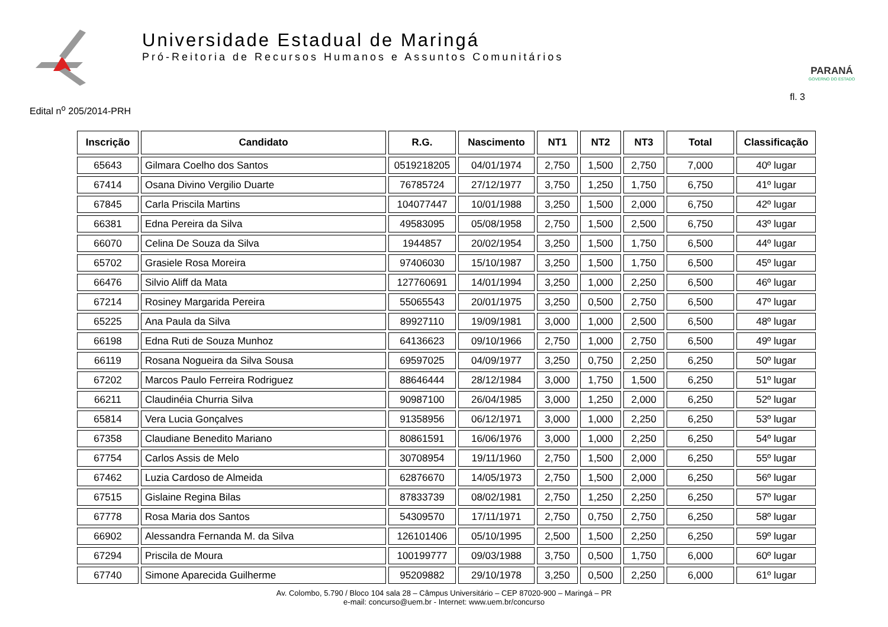Universidade Estadual de Maringá
Pró-Reitoria de Recursos Humanos e Assuntos Comunitários
PARANÁ
GOVERNO DO ESTADO
Edital n<sup>o</sup> 205/2014-PRH fl. 3
| Inscrição | Candidato | R.G. | Nascimento | NT1 | NT2 | NT3 | Total | Classificação |
| --- | --- | --- | --- | --- | --- | --- | --- | --- |
| 65643 | Gilmara Coelho dos Santos | 0519218205 | 04/01/1974 | 2,750 | 1,500 | 2,750 | 7,000 | 40º lugar |
| 67414 | Osana Divino Vergilio Duarte | 76785724 | 27/12/1977 | 3,750 | 1,250 | 1,750 | 6,750 | 41º lugar |
| 67845 | Carla Priscila Martins | 104077447 | 10/01/1988 | 3,250 | 1,500 | 2,000 | 6,750 | 42º lugar |
| 66381 | Edna Pereira da Silva | 49583095 | 05/08/1958 | 2,750 | 1,500 | 2,500 | 6,750 | 43º lugar |
| 66070 | Celina De Souza da Silva | 1944857 | 20/02/1954 | 3,250 | 1,500 | 1,750 | 6,500 | 44º lugar |
| 65702 | Grasiele Rosa Moreira | 97406030 | 15/10/1987 | 3,250 | 1,500 | 1,750 | 6,500 | 45º lugar |
| 66476 | Silvio Aliff da Mata | 127760691 | 14/01/1994 | 3,250 | 1,000 | 2,250 | 6,500 | 46º lugar |
| 67214 | Rosiney Margarida Pereira | 55065543 | 20/01/1975 | 3,250 | 0,500 | 2,750 | 6,500 | 47º lugar |
| 65225 | Ana Paula da Silva | 89927110 | 19/09/1981 | 3,000 | 1,000 | 2,500 | 6,500 | 48º lugar |
| 66198 | Edna Ruti de Souza Munhoz | 64136623 | 09/10/1966 | 2,750 | 1,000 | 2,750 | 6,500 | 49º lugar |
| 66119 | Rosana Nogueira da Silva Sousa | 69597025 | 04/09/1977 | 3,250 | 0,750 | 2,250 | 6,250 | 50º lugar |
| 67202 | Marcos Paulo Ferreira Rodriguez | 88646444 | 28/12/1984 | 3,000 | 1,750 | 1,500 | 6,250 | 51º lugar |
| 66211 | Claudinéia Churria Silva | 90987100 | 26/04/1985 | 3,000 | 1,250 | 2,000 | 6,250 | 52º lugar |
| 65814 | Vera Lucia Gonçalves | 91358956 | 06/12/1971 | 3,000 | 1,000 | 2,250 | 6,250 | 53º lugar |
| 67358 | Claudiane Benedito Mariano | 80861591 | 16/06/1976 | 3,000 | 1,000 | 2,250 | 6,250 | 54º lugar |
| 67754 | Carlos Assis de Melo | 30708954 | 19/11/1960 | 2,750 | 1,500 | 2,000 | 6,250 | 55º lugar |
| 67462 | Luzia Cardoso de Almeida | 62876670 | 14/05/1973 | 2,750 | 1,500 | 2,000 | 6,250 | 56º lugar |
| 67515 | Gislaine Regina Bilas | 87833739 | 08/02/1981 | 2,750 | 1,250 | 2,250 | 6,250 | 57º lugar |
| 67778 | Rosa Maria dos Santos | 54309570 | 17/11/1971 | 2,750 | 0,750 | 2,750 | 6,250 | 58º lugar |
| 66902 | Alessandra Fernanda M. da Silva | 126101406 | 05/10/1995 | 2,500 | 1,500 | 2,250 | 6,250 | 59º lugar |
| 67294 | Priscila de Moura | 100199777 | 09/03/1988 | 3,750 | 0,500 | 1,750 | 6,000 | 60º lugar |
| 67740 | Simone Aparecida Guilherme | 95209882 | 29/10/1978 | 3,250 | 0,500 | 2,250 | 6,000 | 61º lugar |
Av. Colombo, 5.790 / Bloco 104 sala 28 – Câmpus Universitário – CEP 87020-900 – Maringá – PR
e-mail: concurso@uem.br - Internet: www.uem.br/concurso